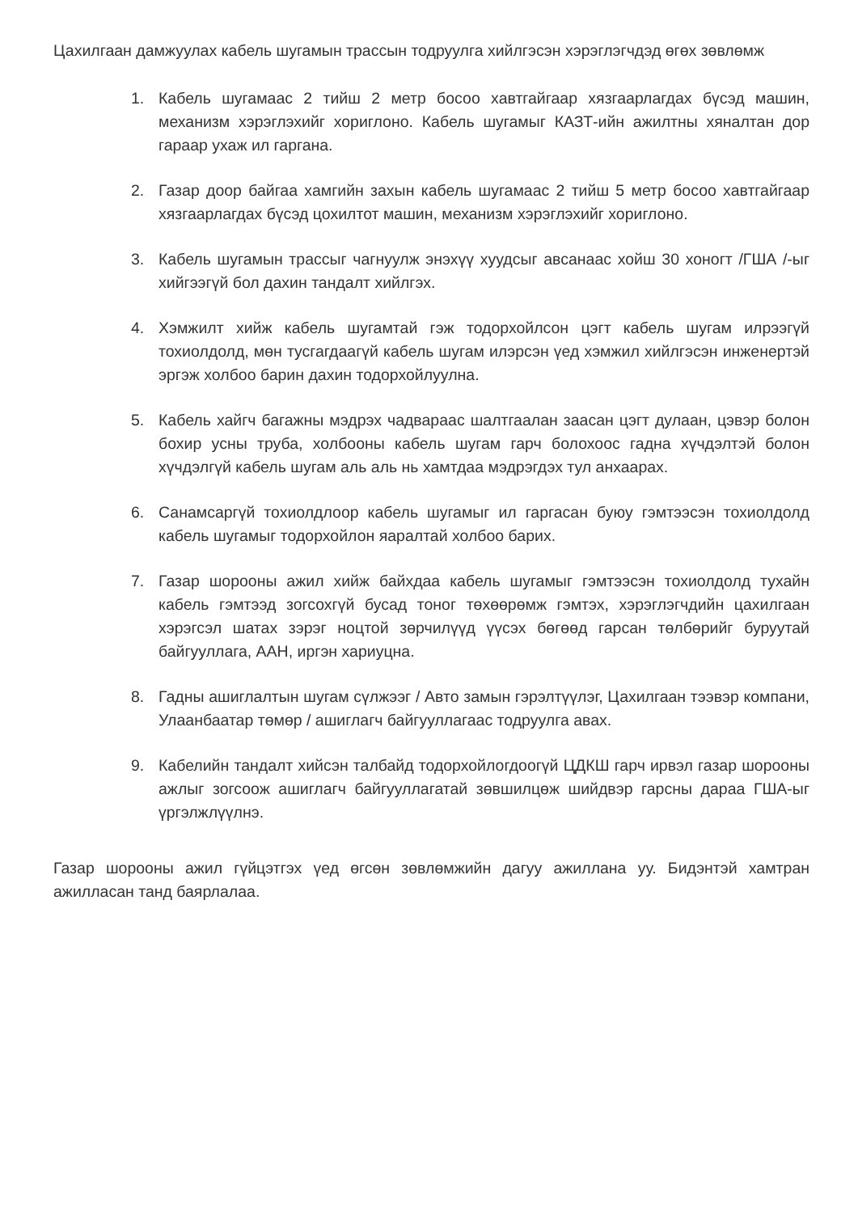Цахилгаан дамжуулах кабель шугамын трассын тодруулга хийлгэсэн хэрэглэгчдэд өгөх зөвлөмж
1. Кабель шугамаас 2 тийш 2 метр босоо хавтгайгаар хязгаарлагдах бүсэд машин, механизм хэрэглэхийг хориглоно. Кабель шугамыг КАЗТ-ийн ажилтны хяналтан дор гараар ухаж ил гаргана.
2. Газар доор байгаа хамгийн захын кабель шугамаас 2 тийш 5 метр босоо хавтгайгаар хязгаарлагдах бүсэд цохилтот машин, механизм хэрэглэхийг хориглоно.
3. Кабель шугамын трассыг чагнуулж энэхүү хуудсыг авсанаас хойш 30 хоногт /ГША /-ыг хийгээгүй бол дахин тандалт хийлгэх.
4. Хэмжилт хийж кабель шугамтай гэж тодорхойлсон цэгт кабель шугам илрээгүй тохиолдолд, мөн тусгагдаагүй кабель шугам илэрсэн үед хэмжил хийлгэсэн инженертэй эргэж холбоо барин дахин тодорхойлуулна.
5. Кабель хайгч багажны мэдрэх чадвараас шалтгаалан заасан цэгт дулаан, цэвэр болон бохир усны труба, холбооны кабель шугам гарч болохоос гадна хүчдэлтэй болон хүчдэлгүй кабель шугам аль аль нь хамтдаа мэдрэгдэх тул анхаарах.
6. Санамсаргүй тохиолдлоор кабель шугамыг ил гаргасан буюу гэмтээсэн тохиолдолд кабель шугамыг тодорхойлон яаралтай холбоо барих.
7. Газар шорооны ажил хийж байхдаа кабель шугамыг гэмтээсэн тохиолдолд тухайн кабель гэмтээд зогсохгүй бусад тоног төхөөрөмж гэмтэх, хэрэглэгчдийн цахилгаан хэрэгсэл шатах зэрэг ноцтой зөрчилүүд үүсэх бөгөөд гарсан төлбөрийг буруутай байгууллага, ААН, иргэн хариуцна.
8. Гадны ашиглалтын шугам сүлжээг / Авто замын гэрэлтүүлэг, Цахилгаан тээвэр компани, Улаанбаатар төмөр / ашиглагч байгууллагаас тодруулга авах.
9. Кабелийн тандалт хийсэн талбайд тодорхойлогдоогүй ЦДКШ гарч ирвэл газар шорооны ажлыг зогсоож ашиглагч байгууллагатай зөвшилцөж шийдвэр гарсны дараа ГША-ыг үргэлжлүүлнэ.
Газар шорооны ажил гүйцэтгэх үед өгсөн зөвлөмжийн дагуу ажиллана уу. Бидэнтэй хамтран ажилласан танд баярлалаа.